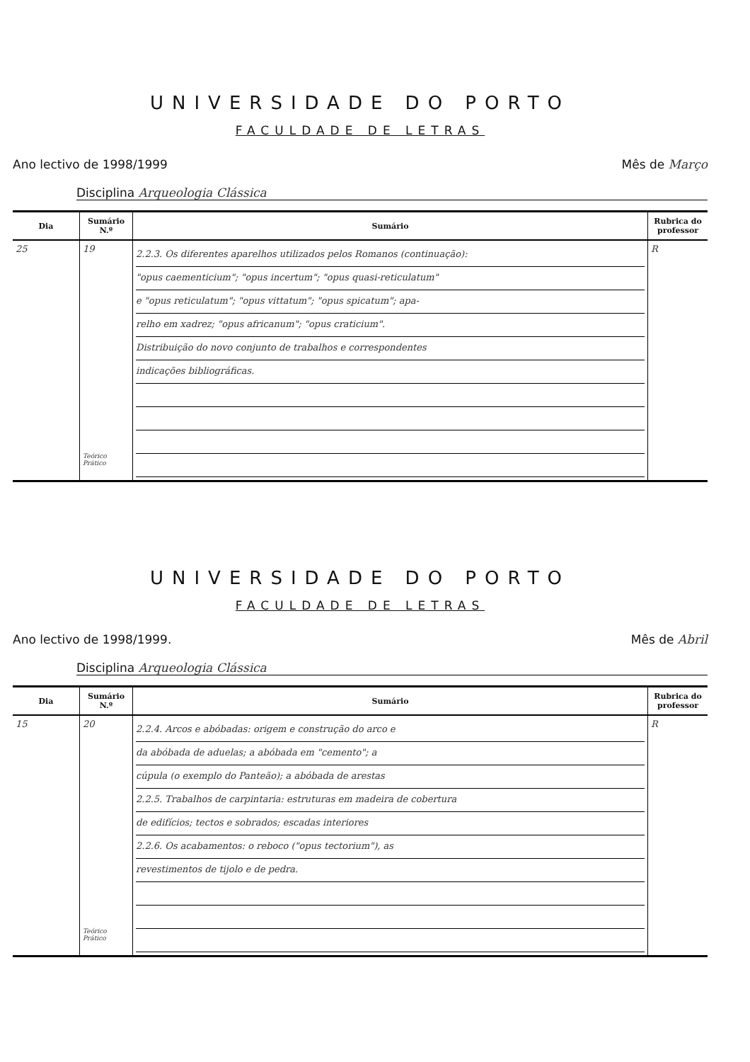UNIVERSIDADE DO PORTO
FACULDADE DE LETRAS
Ano lectivo de 1998/1999 Mês de Março
Disciplina Arqueologia Clássica
| Dia | Sumário N.º | Sumário | Rubrica do professor |
| --- | --- | --- | --- |
| 25 | 19 Teórico Prático | 2.2.3. Os diferentes aparelhos utilizados pelos Romanos (continuação): "opus caementicium"; "opus incertum"; "opus quasi-reticulatum" e "opus reticulatum"; "opus vittatum"; "opus spicatum"; apa- relho em xadrez; "opus africanum"; "opus craticium". Distribuição do novo conjunto de trabalhos e correspondentes indicações bibliográficas. | R |
UNIVERSIDADE DO PORTO
FACULDADE DE LETRAS
Ano lectivo de 1998/1999. Mês de Abril
Disciplina Arqueologia Clássica
| Dia | Sumário N.º | Sumário | Rubrica do professor |
| --- | --- | --- | --- |
| 15 | 20 Teórico Prático | 2.2.4. Arcos e abóbadas: origem e construção do arco e da abóbada de aduelas; a abóbada em "cemento"; a cúpula (o exemplo do Panteão); a abóbada de arestas 2.2.5. Trabalhos de carpintaria: estruturas em madeira de cobertura de edifícios; tectos e sobrados; escadas interiores 2.2.6. Os acabamentos: o reboco ("opus tectorium"), as revestimentos de tijolo e de pedra. | R |